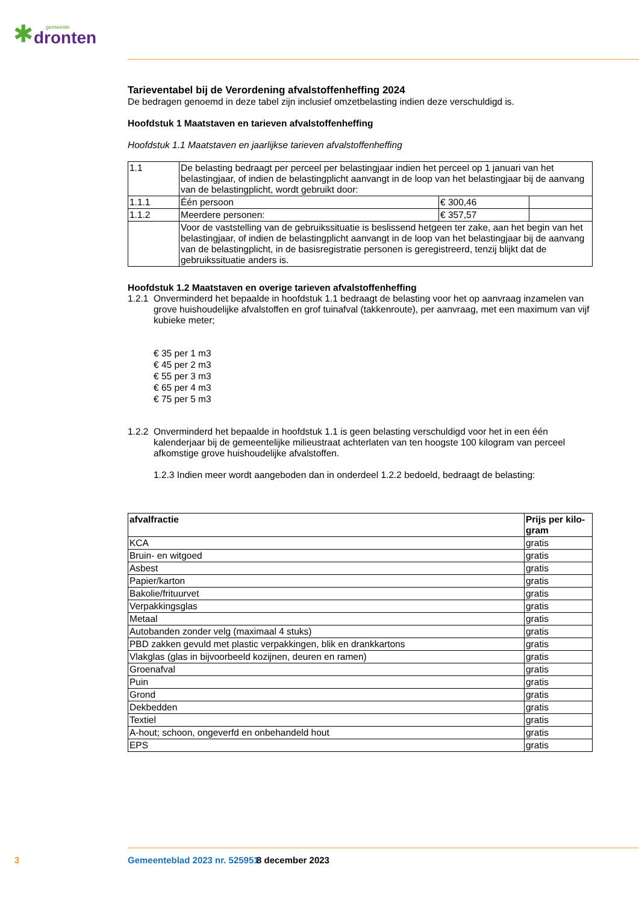✱
gemeente
dronten
Tarieventabel bij de Verordening afvalstoffenheffing 2024
De bedragen genoemd in deze tabel zijn inclusief omzetbelasting indien deze verschuldigd is.
Hoofdstuk 1 Maatstaven en tarieven afvalstoffenheffing
Hoofdstuk 1.1 Maatstaven en jaarlijkse tarieven afvalstoffenheffing
| 1.1 | De belasting bedraagt per perceel per belastingjaar indien het perceel op 1 januari van het belastingjaar, of indien de belastingplicht aanvangt in de loop van het belastingjaar bij de aanvang van de belastingplicht, wordt gebruikt door: | | |
| 1.1.1 | Één persoon | € 300,46 | |
| 1.1.2 | Meerdere personen: | € 357,57 | |
| | Voor de vaststelling van de gebruikssituatie is beslissend hetgeen ter zake, aan het begin van het belastingjaar, of indien de belastingplicht aanvangt in de loop van het belastingjaar bij de aanvang van de belastingplicht, in de basisregistratie personen is geregistreerd, tenzij blijkt dat de gebruikssituatie anders is. | | |
Hoofdstuk 1.2 Maatstaven en overige tarieven afvalstoffenheffing
1.2.1
Onverminderd het bepaalde in hoofdstuk 1.1 bedraagt de belasting voor het op aanvraag inzamelen van grove huishoudelijke afvalstoffen en grof tuinafval (takkenroute), per aanvraag, met een maximum van vijf kubieke meter;
€ 35 per 1 m3
€ 45 per 2 m3
€ 55 per 3 m3
€ 65 per 4 m3
€ 75 per 5 m3
1.2.2
Onverminderd het bepaalde in hoofdstuk 1.1 is geen belasting verschuldigd voor het in een één kalenderjaar bij de gemeentelijke milieustraat achterlaten van ten hoogste 100 kilogram van perceel afkomstige grove huishoudelijke afvalstoffen.
1.2.3 Indien meer wordt aangeboden dan in onderdeel 1.2.2 bedoeld, bedraagt de belasting:
| afvalfractie | Prijs per kilo-gram |
| --- | --- |
| KCA | gratis |
| Bruin- en witgoed | gratis |
| Asbest | gratis |
| Papier/karton | gratis |
| Bakolie/frituurvet | gratis |
| Verpakkingsglas | gratis |
| Metaal | gratis |
| Autobanden zonder velg (maximaal 4 stuks) | gratis |
| PBD zakken gevuld met plastic verpakkingen, blik en drankkartons | gratis |
| Vlakglas (glas in bijvoorbeeld kozijnen, deuren en ramen) | gratis |
| Groenafval | gratis |
| Puin | gratis |
| Grond | gratis |
| Dekbedden | gratis |
| Textiel | gratis |
| A-hout; schoon, ongeverfd en onbehandeld hout | gratis |
| EPS | gratis |
3 Gemeenteblad 2023 nr. 525951 8 december 2023